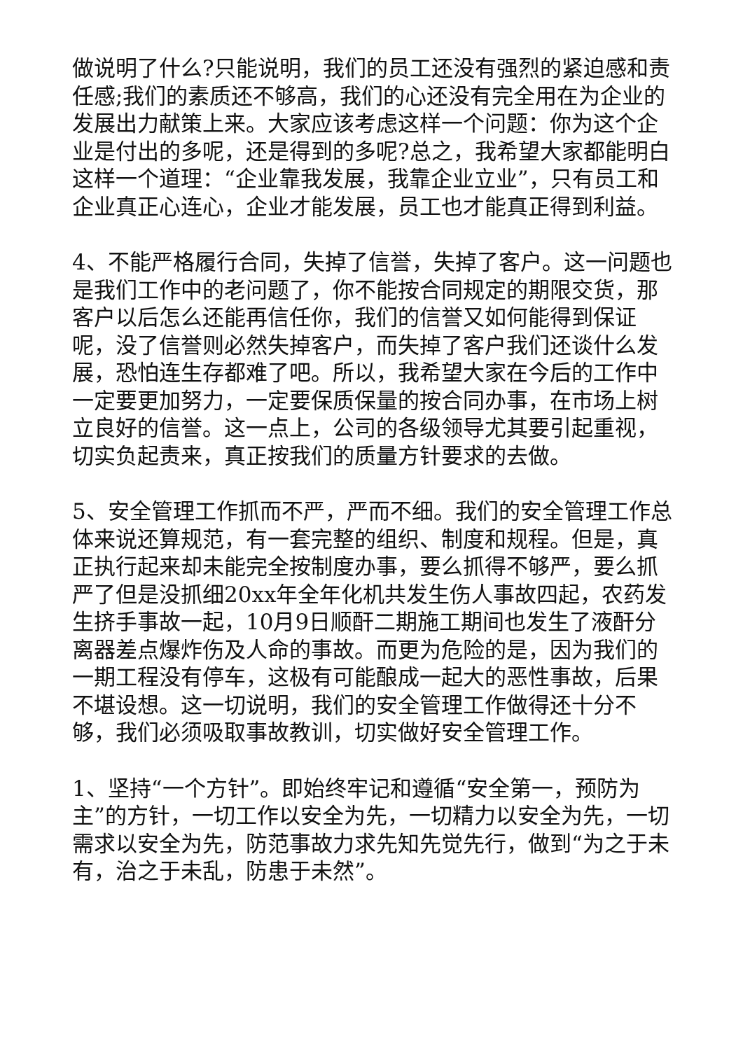做说明了什么?只能说明，我们的员工还没有强烈的紧迫感和责任感;我们的素质还不够高，我们的心还没有完全用在为企业的发展出力献策上来。大家应该考虑这样一个问题：你为这个企业是付出的多呢，还是得到的多呢?总之，我希望大家都能明白这样一个道理：“企业靠我发展，我靠企业立业”，只有员工和企业真正心连心，企业才能发展，员工也才能真正得到利益。
4、不能严格履行合同，失掉了信誉，失掉了客户。这一问题也是我们工作中的老问题了，你不能按合同规定的期限交货，那客户以后怎么还能再信任你，我们的信誉又如何能得到保证呢，没了信誉则必然失掉客户，而失掉了客户我们还谈什么发展，恐怕连生存都难了吧。所以，我希望大家在今后的工作中一定要更加努力，一定要保质保量的按合同办事，在市场上树立良好的信誉。这一点上，公司的各级领导尤其要引起重视，切实负起责来，真正按我们的质量方针要求的去做。
5、安全管理工作抓而不严，严而不细。我们的安全管理工作总体来说还算规范，有一套完整的组织、制度和规程。但是，真正执行起来却未能完全按制度办事，要么抓得不够严，要么抓严了但是没抓细20xx年全年化机共发生伤人事故四起，农药发生挤手事故一起，10月9日顺酐二期施工期间也发生了液酐分离器差点爆炸伤及人命的事故。而更为危险的是，因为我们的一期工程没有停车，这极有可能酿成一起大的恶性事故，后果不堪设想。这一切说明，我们的安全管理工作做得还十分不够，我们必须吸取事故教训，切实做好安全管理工作。
1、坚持“一个方针”。即始终牢记和遵循“安全第一，预防为主”的方针，一切工作以安全为先，一切精力以安全为先，一切需求以安全为先，防范事故力求先知先觉先行，做到“为之于未有，治之于未乱，防患于未然”。